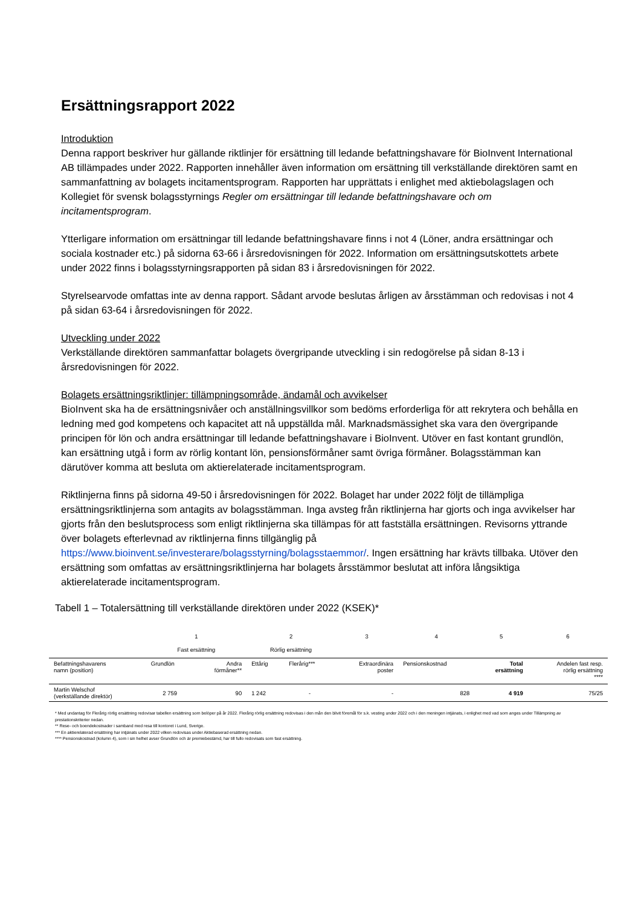Ersättningsrapport 2022
Introduktion
Denna rapport beskriver hur gällande riktlinjer för ersättning till ledande befattningshavare för BioInvent International AB tillämpades under 2022. Rapporten innehåller även information om ersättning till verkställande direktören samt en sammanfattning av bolagets incitamentsprogram. Rapporten har upprättats i enlighet med aktiebolagslagen och Kollegiet för svensk bolagsstyrnings Regler om ersättningar till ledande befattningshavare och om incitamentsprogram.
Ytterligare information om ersättningar till ledande befattningshavare finns i not 4 (Löner, andra ersättningar och sociala kostnader etc.) på sidorna 63-66 i årsredovisningen för 2022. Information om ersättningsutskottets arbete under 2022 finns i bolagsstyrningsrapporten på sidan 83 i årsredovisningen för 2022.
Styrelsearvode omfattas inte av denna rapport. Sådant arvode beslutas årligen av årsstämman och redovisas i not 4 på sidan 63-64 i årsredovisningen för 2022.
Utveckling under 2022
Verkställande direktören sammanfattar bolagets övergripande utveckling i sin redogörelse på sidan 8-13 i årsredovisningen för 2022.
Bolagets ersättningsriktlinjer: tillämpningsområde, ändamål och avvikelser
BioInvent ska ha de ersättningsnivåer och anställningsvillkor som bedöms erforderliga för att rekrytera och behålla en ledning med god kompetens och kapacitet att nå uppställda mål. Marknadsmässighet ska vara den övergripande principen för lön och andra ersättningar till ledande befattningshavare i BioInvent. Utöver en fast kontant grundlön, kan ersättning utgå i form av rörlig kontant lön, pensionsförmåner samt övriga förmåner. Bolagsstämman kan därutöver komma att besluta om aktierelaterade incitamentsprogram.
Riktlinjerna finns på sidorna 49-50 i årsredovisningen för 2022. Bolaget har under 2022 följt de tillämpliga ersättningsriktlinjerna som antagits av bolagsstämman. Inga avsteg från riktlinjerna har gjorts och inga avvikelser har gjorts från den beslutsprocess som enligt riktlinjerna ska tillämpas för att fastställa ersättningen. Revisorns yttrande över bolagets efterlevnad av riktlinjerna finns tillgänglig på https://www.bioinvent.se/investerare/bolagsstyrning/bolagsstaemmor/. Ingen ersättning har krävts tillbaka. Utöver den ersättning som omfattas av ersättningsriktlinjerna har bolagets årsstämmor beslutat att införa långsiktiga aktierelaterade incitamentsprogram.
Tabell 1 – Totalersättning till verkställande direktören under 2022 (KSEK)*
| | 1 Fast ersättning | | 2 Rörlig ersättning | | 3 | 4 | 5 | 6 |
| --- | --- | --- | --- | --- | --- | --- | --- | --- |
| Befattningshavarens namn (position) | Grundlön | Andra förmåner** | Ettårig | Flerårig*** | Extraordinära poster | Pensionskostnad | Total ersättning | Andelen fast resp. rörlig ersättning **** |
| Martin Welschof (verkställande direktör) | 2 759 | 90 | 1 242 | - | - | 828 | 4 919 | 75/25 |
* Med undantag för Flerårig rörlig ersättning redovisar tabellen ersättning som belöper på år 2022. Flerårig rörlig ersättning redovisas i den mån den blivit föremål för s.k. vesting under 2022 och i den meningen intjänats, i enlighet med vad som anges under Tillämpning av prestationskriterier nedan.
** Rese- och boendekostnader i samband med resa till kontoret i Lund, Sverige.
*** En aktierelaterad ersättning har intjänats under 2022 vilken redovisas under Aktiebaserad ersättning nedan.
**** Pensionskostnad (kolumn 4), som i sin helhet avser Grundlön och är premiebestämd, har till fullo redovisats som fast ersättning.